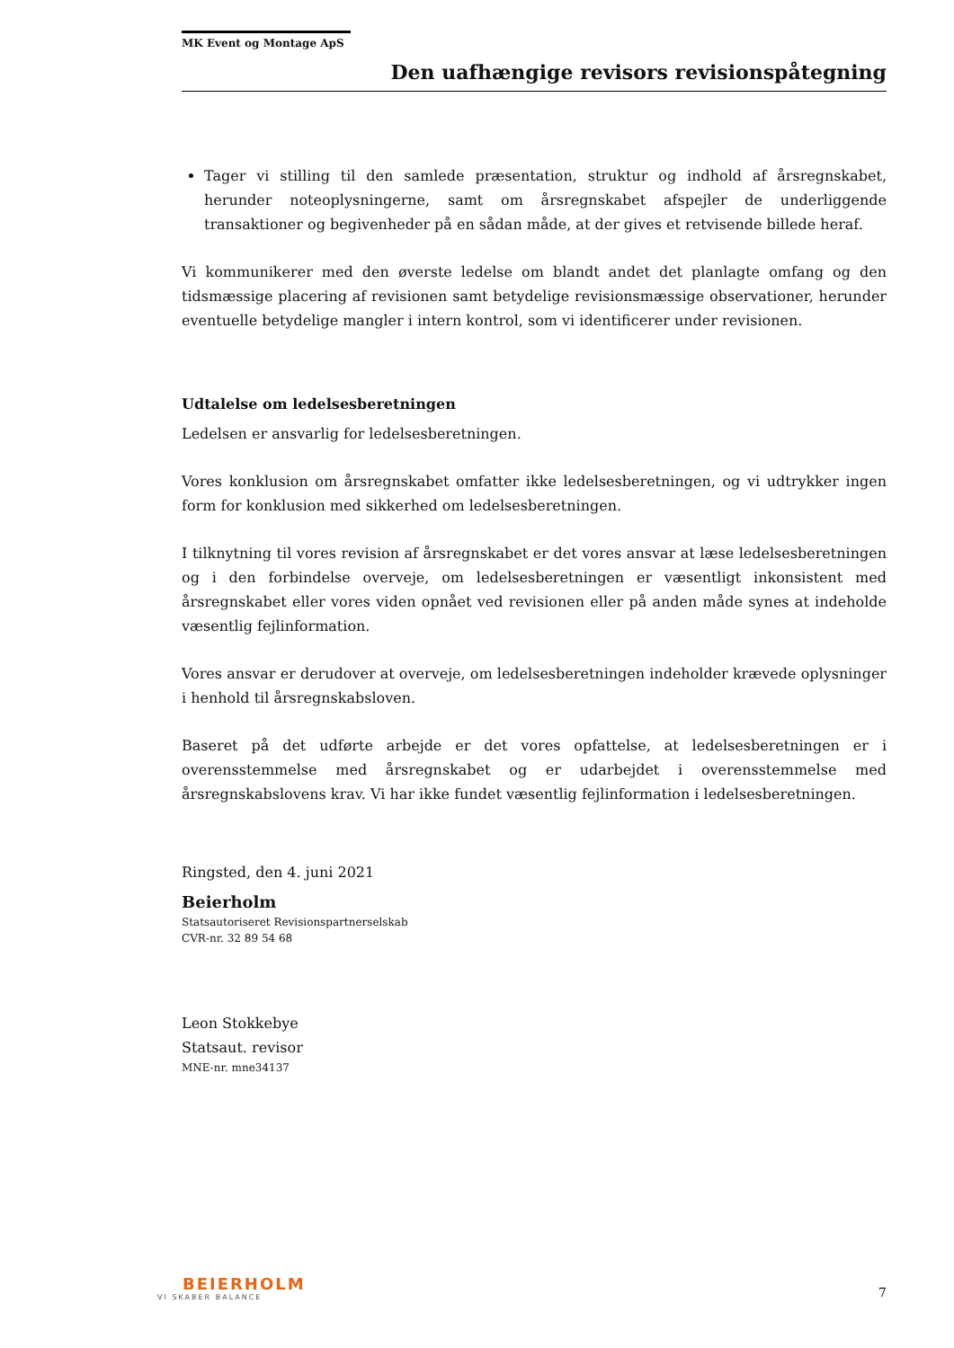MK Event og Montage ApS
Den uafhængige revisors revisionspåtegning
Tager vi stilling til den samlede præsentation, struktur og indhold af årsregnskabet, herunder noteoplysningerne, samt om årsregnskabet afspejler de underliggende transaktioner og begivenheder på en sådan måde, at der gives et retvisende billede heraf.
Vi kommunikerer med den øverste ledelse om blandt andet det planlagte omfang og den tidsmæssige placering af revisionen samt betydelige revisionsmæssige observationer, herunder eventuelle betydelige mangler i intern kontrol, som vi identificerer under revisionen.
Udtalelse om ledelsesberetningen
Ledelsen er ansvarlig for ledelsesberetningen.
Vores konklusion om årsregnskabet omfatter ikke ledelsesberetningen, og vi udtrykker ingen form for konklusion med sikkerhed om ledelsesberetningen.
I tilknytning til vores revision af årsregnskabet er det vores ansvar at læse ledelsesberetningen og i den forbindelse overveje, om ledelsesberetningen er væsentligt inkonsistent med årsregnskabet eller vores viden opnået ved revisionen eller på anden måde synes at indeholde væsentlig fejlinformation.
Vores ansvar er derudover at overveje, om ledelsesberetningen indeholder krævede oplysninger i henhold til årsregnskabsloven.
Baseret på det udførte arbejde er det vores opfattelse, at ledelsesberetningen er i overensstemmelse med årsregnskabet og er udarbejdet i overensstemmelse med årsregnskabslovens krav. Vi har ikke fundet væsentlig fejlinformation i ledelsesberetningen.
Ringsted, den 4. juni 2021
Beierholm
Statsautoriseret Revisionspartnerselskab
CVR-nr. 32 89 54 68
Leon Stokkebye
Statsaut. revisor
MNE-nr. mne34137
BEIERHOLM
VI SKABER BALANCE
7